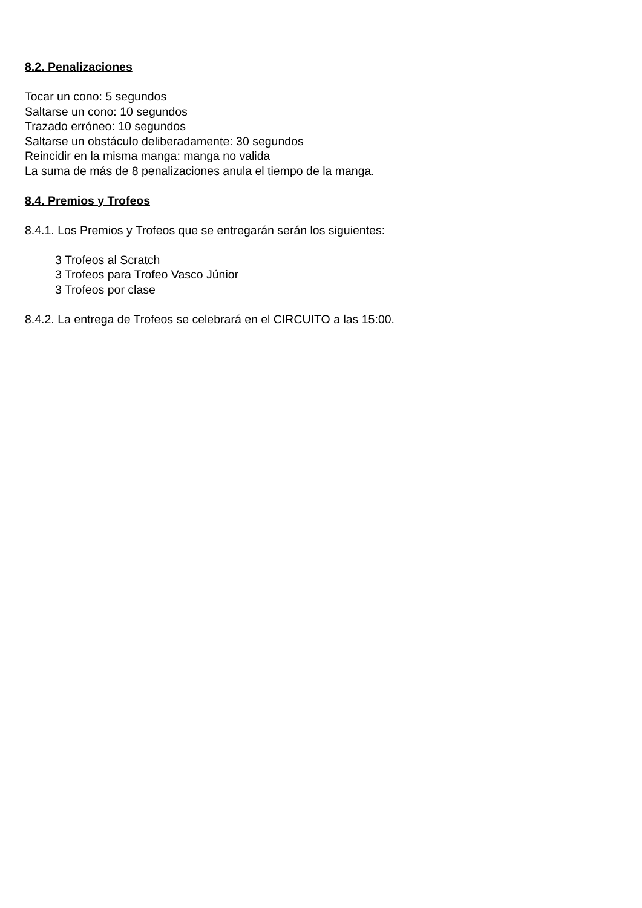8.2. Penalizaciones
Tocar un cono: 5 segundos
Saltarse un cono: 10 segundos
Trazado erróneo: 10 segundos
Saltarse un obstáculo deliberadamente: 30 segundos
Reincidir en la misma manga: manga no valida
La suma de más de 8 penalizaciones anula el tiempo de la manga.
8.4. Premios y Trofeos
8.4.1. Los Premios y Trofeos que se entregarán serán los siguientes:
3 Trofeos al Scratch
3 Trofeos para Trofeo Vasco Júnior
3 Trofeos por clase
8.4.2. La entrega de Trofeos se celebrará en el CIRCUITO a las 15:00.